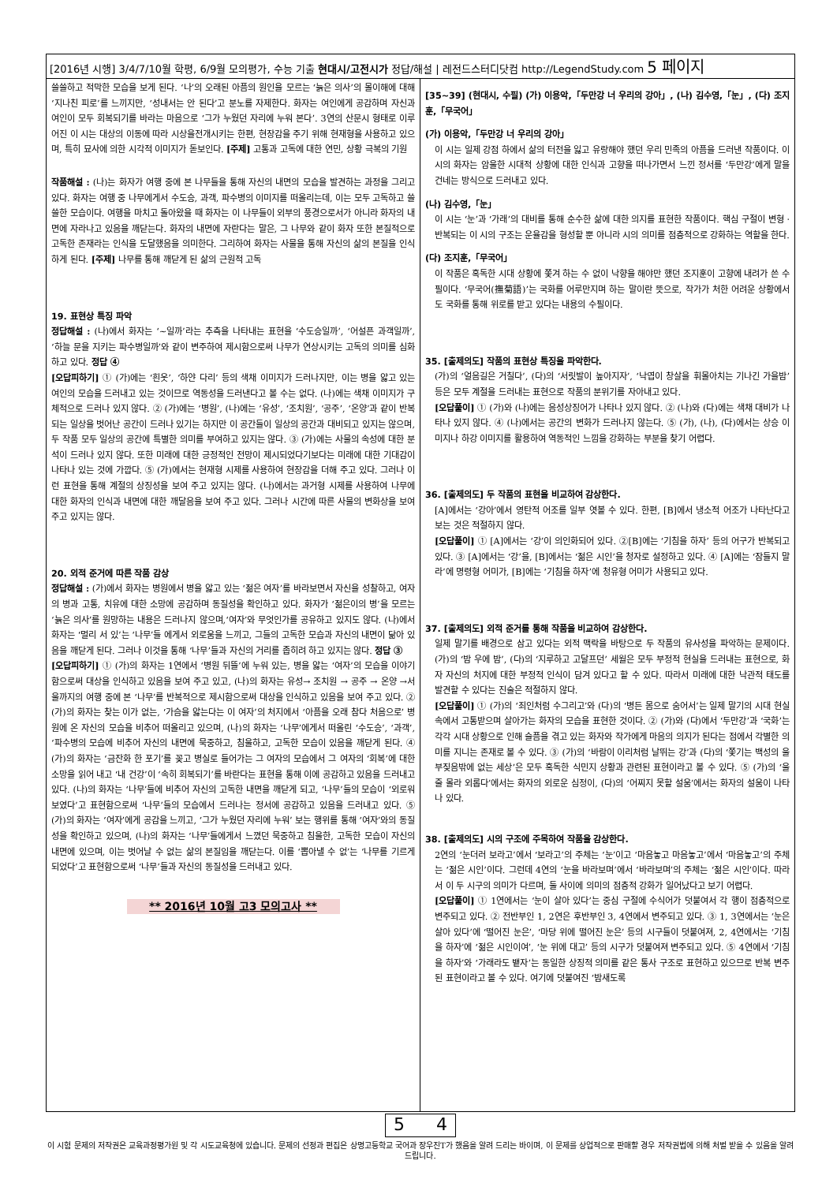[2016년 시행] 3/4/7/10월 학평, 6/9월 모의평가, 수능 기출 현대시/고전시가 정답/해설 | 레전드스터디닷컴 http://LegendStudy.com 5 페이지
쓸쓸하고 적막한 모습을 보게 된다. ‘나’의 오래된 아픔의 원인을 모르는 ‘늙은 의사’의 몰이해에 대해 ‘지나친 피로’를 느끼지만, ‘성내서는 안 된다’고 분노를 자제한다. 화자는 여인에게 공감하며 자신과 여인이 모두 회복되기를 바라는 마음으로 ‘그가 누웠던 자리에 누워 본다’. 3연의 산문시 형태로 이루어진 이 시는 대상의 이동에 따라 시상을전개시키는 한편, 현장감을 주기 위해 현재형을 사용하고 있으며, 특히 묘사에 의한 시각적 이미지가 돋보인다. [주제] 고통과 고독에 대한 연민, 상황 극복의 기원
작품해설 : (나)는 화자가 여행 중에 본 나무들을 통해 자신의 내면의 모습을 발견하는 과정을 그리고 있다. 화자는 여행 중 나무에게서 수도승, 과객, 파수병의 이미지를 떠올리는데, 이는 모두 고독하고 쓸쓸한 모습이다. 여행을 마치고 돌아왔을 때 화자는 이 나무들이 외부의 풍경으로서가 아니라 화자의 내면에 자라나고 있음을 깨닫는다. 화자의 내면에 자란다는 말은, 그 나무와 같이 화자 또한 본질적으로 고독한 존재라는 인식을 도달했음을 의미한다. 그리하여 화자는 사물을 통해 자신의 삶의 본질을 인식하게 된다. [주제] 나무를 통해 깨닫게 된 삶의 근원적 고독
19. 표현상 특징 파악
정답해설 : (나)에서 화자는 ‘~일까’라는 추측을 나타내는 표현을 ‘수도승일까’, ‘어설픈 과객일까’, ‘하늘 문을 지키는 파수병일까’와 같이 변주하여 제시함으로써 나무가 연상시키는 고독의 의미를 심화하고 있다. 정답 ④
[오답피하기] ① (가)에는 ‘흰옷’, ‘하얀 다리’ 등의 색채 이미지가 드러나지만, 이는 병을 앓고 있는 여인의 모습을 드러내고 있는 것이므로 역동성을 드러낸다고 볼 수는 없다. (나)에는 색채 이미지가 구체적으로 드러나 있지 않다. ② (가)에는 ‘병원’, (나)에는 ‘유성’, ‘조치원’, ‘공주’, ‘온양’과 같이 반복되는 일상을 벗어난 공간이 드러나 있기는 하지만 이 공간들이 일상의 공간과 대비되고 있지는 않으며, 두 작품 모두 일상의 공간에 특별한 의미를 부여하고 있지는 않다. ③ (가)에는 사물의 속성에 대한 분석이 드러나 있지 않다. 또한 미래에 대한 긍정적인 전망이 제시되었다기보다는 미래에 대한 기대감이 나타나 있는 것에 가깝다. ⑤ (가)에서는 현재형 시제를 사용하여 현장감을 더해 주고 있다. 그러나 이런 표현을 통해 계절의 상징성을 보여 주고 있지는 않다. (나)에서는 과거형 시제를 사용하여 나무에 대한 화자의 인식과 내면에 대한 깨달음을 보여 주고 있다. 그러나 시간에 따른 사물의 변화상을 보여 주고 있지는 않다.
20. 외적 준거에 따른 작품 감상
정답해설 : (가)에서 화자는 병원에서 병을 앓고 있는 ‘젊은 여자’를 바라보면서 자신을 성찰하고, 여자의 병과 고통, 치유에 대한 소망에 공감하며 동질성을 확인하고 있다. 화자가 ‘젊은이의 병’을 모르는 ‘늙은 의사’를 원망하는 내용은 드러나지 않으며,‘여자’와 무엇인가를 공유하고 있지도 않다. (나)에서 화자는 ‘멀리 서 있’는 ‘나무’들 에게서 외로움을 느끼고, 그들의 고독한 모습과 자신의 내면이 닮아 있음을 깨닫게 된다. 그러나 이것을 통해 ‘나무’들과 자신의 거리를 좁히려 하고 있지는 않다. 정답 ③
[오답피하기] ① (가)의 화자는 1연에서 ‘병원 뒤뜰’에 누워 있는, 병을 앓는 ‘여자’의 모습을 이야기함으로써 대상을 인식하고 있음을 보여 주고 있고, (나)의 화자는 유성→ 조치원 → 공주 → 온양 →서울까지의 여행 중에 본 ‘나무’를 반복적으로 제시함으로써 대상을 인식하고 있음을 보여 주고 있다. ② (가)의 화자는 찾는 이가 없는, ‘가슴을 앓는다는 이 여자’의 처지에서 ‘아픔을 오래 참다 처음으로’ 병원에 온 자신의 모습을 비추어 떠올리고 있으며, (나)의 화자는 ‘나무’에게서 떠올린 ‘수도승’, ‘과객’, ‘파수병의 모습에 비추어 자신의 내면에 묵중하고, 침울하고, 고독한 모습이 있음을 깨닫게 된다. ④ (가)의 화자는 ‘금잔화 한 포기’를 꽂고 병실로 들어가는 그 여자의 모습에서 그 여자의 ‘회복’에 대한 소망을 읽어 내고 ‘내 건강’이 ‘속히 회복되기’를 바란다는 표현을 통해 이에 공감하고 있음을 드러내고 있다. (나)의 화자는 ‘나무’들에 비추어 자신의 고독한 내면을 깨닫게 되고, ‘나무’들의 모습이 ‘외로워보였다’고 표현함으로써 ‘나무’들의 모습에서 드러나는 정서에 공감하고 있음을 드러내고 있다. ⑤ (가)의 화자는 ‘여자’에게 공감을 느끼고, ‘그가 누웠던 자리에 누워’ 보는 행위를 통해 ‘여자’와의 동질성을 확인하고 있으며, (나)의 화자는 ‘나무’들에게서 느꼈던 묵중하고 침울한, 고독한 모습이 자신의 내면에 있으며, 이는 벗어날 수 없는 삶의 본질임을 깨닫는다. 이를 ‘뽑아낼 수 없’는 ‘나무를 기르게 되었다’고 표현함으로써 ‘나무’들과 자신의 동질성을 드러내고 있다.
** 2016년 10월 고3 모의고사 **
[35~39] (현대시, 수필) (가) 이용악,「두만강 너 우리의 강아」, (나) 김수영,「눈」, (다) 조지훈,「무국어」
(가) 이용악,「두만강 너 우리의 강아」
이 시는 일제 강점 하에서 삶의 터전을 잃고 유랑해야 했던 우리 민족의 아픔을 드러낸 작품이다. 이 시의 화자는 암울한 시대적 상황에 대한 인식과 고향을 떠나가면서 느낀 정서를 ‘두만강’에게 말을 건네는 방식으로 드러내고 있다.
(나) 김수영,「눈」
이 시는 ‘눈’과 ‘가래’의 대비를 통해 순수한 삶에 대한 의지를 표현한 작품이다. 핵심 구절이 변형 · 반복되는 이 시의 구조는 운율감을 형성할 뿐 아니라 시의 의미를 점층적으로 강화하는 역할을 한다.
(다) 조지훈,「무국어」
이 작품은 혹독한 시대 상황에 쫓겨 하는 수 없이 낙향을 해야만 했던 조지훈이 고향에 내려가 쓴 수필이다. ‘무국어(撫菊語)’는 국화를 어루만지며 하는 말이란 뜻으로, 작가가 처한 어려운 상황에서도 국화를 통해 위로를 받고 있다는 내용의 수필이다.
35. [출제의도] 작품의 표현상 특징을 파악한다.
(가)의 ‘얼음길은 거칠다’, (다)의 ‘서릿발이 높아지자’, ‘낙엽이 창살을 휘몰아치는 기나긴 가을밤’ 등은 모두 계절을 드러내는 표현으로 작품의 분위기를 자아내고 있다.
[오답풀이] ① (가)와 (나)에는 음성상징어가 나타나 있지 않다. ② (나)와 (다)에는 색채 대비가 나타나 있지 않다. ④ (나)에서는 공간의 변화가 드러나지 않는다. ⑤ (가), (나), (다)에서는 상승 이미지나 하강 이미지를 활용하여 역동적인 느낌을 강화하는 부분을 찾기 어렵다.
36. [출제의도] 두 작품의 표현을 비교하여 감상한다.
[A]에서는 ‘강아’에서 영탄적 어조를 일부 엿볼 수 있다. 한편, [B]에서 냉소적 어조가 나타난다고 보는 것은 적절하지 않다.
[오답풀이] ① [A]에서는 ‘강’이 의인화되어 있다. ②[B]에는 ‘기침을 하자’ 등의 어구가 반복되고 있다. ③ [A]에서는 ‘강’을, [B]에서는 ‘젊은 시인’을 청자로 설정하고 있다. ④ [A]에는 ‘잠들지 말라’에 명령형 어미가, [B]에는 ‘기침을 하자’에 청유형 어미가 사용되고 있다.
37. [출제의도] 외적 준거를 통해 작품을 비교하여 감상한다.
일제 말기를 배경으로 삼고 있다는 외적 맥락을 바탕으로 두 작품의 유사성을 파악하는 문제이다. (가)의 ‘밤 우에 밤’, (다)의 ‘지루하고 고달프던’ 세월은 모두 부정적 현실을 드러내는 표현으로, 화자 자신의 처지에 대한 부정적 인식이 담겨 있다고 할 수 있다. 따라서 미래에 대한 낙관적 태도를 발견할 수 있다는 진술은 적절하지 않다.
[오답풀이] ① (가)의 ‘죄인처럼 수그리고’와 (다)의 ‘병든 몸으로 숨어서’는 일제 말기의 시대 현실 속에서 고통받으며 살아가는 화자의 모습을 표현한 것이다. ② (가)와 (다)에서 ‘두만강’과 ‘국화’는 각각 시대 상황으로 인해 슬픔을 겪고 있는 화자와 작가에게 마음의 의지가 된다는 점에서 각별한 의미를 지니는 존재로 볼 수 있다. ③ (가)의 ‘바람이 이리처럼 날뛰는 강’과 (다)의 ‘쫓기는 백성의 울부짖음밖에 없는 세상’은 모두 혹독한 식민지 상황과 관련된 표현이라고 볼 수 있다. ⑤ (가)의 ‘울 줄 몰라 외롭다’에서는 화자의 외로운 심정이, (다)의 ‘어찌지 못할 설움’에서는 화자의 설움이 나타나 있다.
38. [출제의도] 시의 구조에 주목하여 작품을 감상한다.
2연의 ‘눈더러 보라고’에서 ‘보라고’의 주체는 ‘눈’이고 ‘마음놓고 마음놓고’에서 ‘마음놓고’의 주체는 ‘젊은 시인’이다. 그런데 4연의 ‘눈을 바라보며’에서 ‘바라보며’의 주체는 ‘젊은 시인’이다. 따라서 이 두 시구의 의미가 다르며, 둘 사이에 의미의 점층적 강화가 일어났다고 보기 어렵다.
[오답풀이] ① 1연에서는 ‘눈이 살아 있다’는 중심 구절에 수식어가 덧붙여서 각 행이 점층적으로 변주되고 있다. ② 전반부인 1, 2연은 후반부인 3, 4연에서 변주되고 있다. ③ 1, 3연에서는 ‘눈은 살아 있다’에 ‘떨어진 눈은’, ‘마당 위에 떨어진 눈은’ 등의 시구들이 덧붙여져, 2, 4연에서는 ‘기침을 하자’에 ‘젊은 시인이여’, ‘눈 위에 대고’ 등의 시구가 덧붙여져 변주되고 있다. ⑤ 4연에서 ‘기침을 하자’와 ‘가래라도 뱉자’는 동일한 상징적 의미를 같은 통사 구조로 표현하고 있으므로 반복 변주된 표현이라고 볼 수 있다. 여기에 덧붙여진 ‘밤새도록
5 4
이 시험 문제의 저작권은 교육과정평가원 및 각 시도교육청에 있습니다. 문제의 선정과 편집은 상명고등학교 국어과 장우진T가 했음을 알려 드리는 바이며, 이 문제를 상업적으로 판매할 경우 저작권법에 의해 처벌 받을 수 있음을 알려 드립니다.